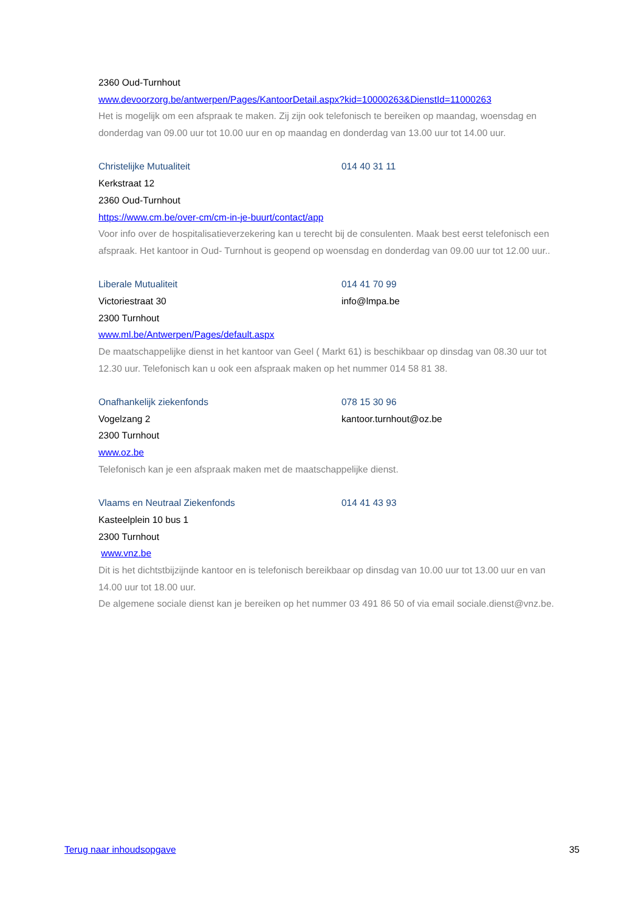2360 Oud-Turnhout
www.devoorzorg.be/antwerpen/Pages/KantoorDetail.aspx?kid=10000263&DienstId=11000263
Het is mogelijk om een afspraak te maken. Zij zijn ook telefonisch te bereiken op maandag, woensdag en
donderdag van 09.00 uur tot 10.00 uur en op maandag en donderdag van 13.00 uur tot 14.00 uur.
Christelijke Mutualiteit 014 40 31 11
Kerkstraat 12
2360 Oud-Turnhout
https://www.cm.be/over-cm/cm-in-je-buurt/contact/app
Voor info over de hospitalisatieverzekering kan u terecht bij de consulenten. Maak best eerst telefonisch een
afspraak. Het kantoor in Oud- Turnhout is geopend op woensdag en donderdag van 09.00 uur tot 12.00 uur..
Liberale Mutualiteit 014 41 70 99
Victoriestraat 30 info@lmpa.be
2300 Turnhout
www.ml.be/Antwerpen/Pages/default.aspx
De maatschappelijke dienst in het kantoor van Geel ( Markt 61) is beschikbaar op dinsdag van 08.30 uur tot
12.30 uur. Telefonisch kan u ook een afspraak maken op het nummer 014 58 81 38.
Onafhankelijk ziekenfonds 078 15 30 96
Vogelzang 2 kantoor.turnhout@oz.be
2300 Turnhout
www.oz.be
Telefonisch kan je een afspraak maken met de maatschappelijke dienst.
Vlaams en Neutraal Ziekenfonds 014 41 43 93
Kasteelplein 10 bus 1
2300 Turnhout
www.vnz.be
Dit is het dichtstbijzijnde kantoor en is telefonisch bereikbaar op dinsdag van 10.00 uur tot 13.00 uur en van
14.00 uur tot 18.00 uur.
De algemene sociale dienst kan je bereiken op het nummer 03 491 86 50 of via email sociale.dienst@vnz.be.
Terug naar inhoudsopgave 35